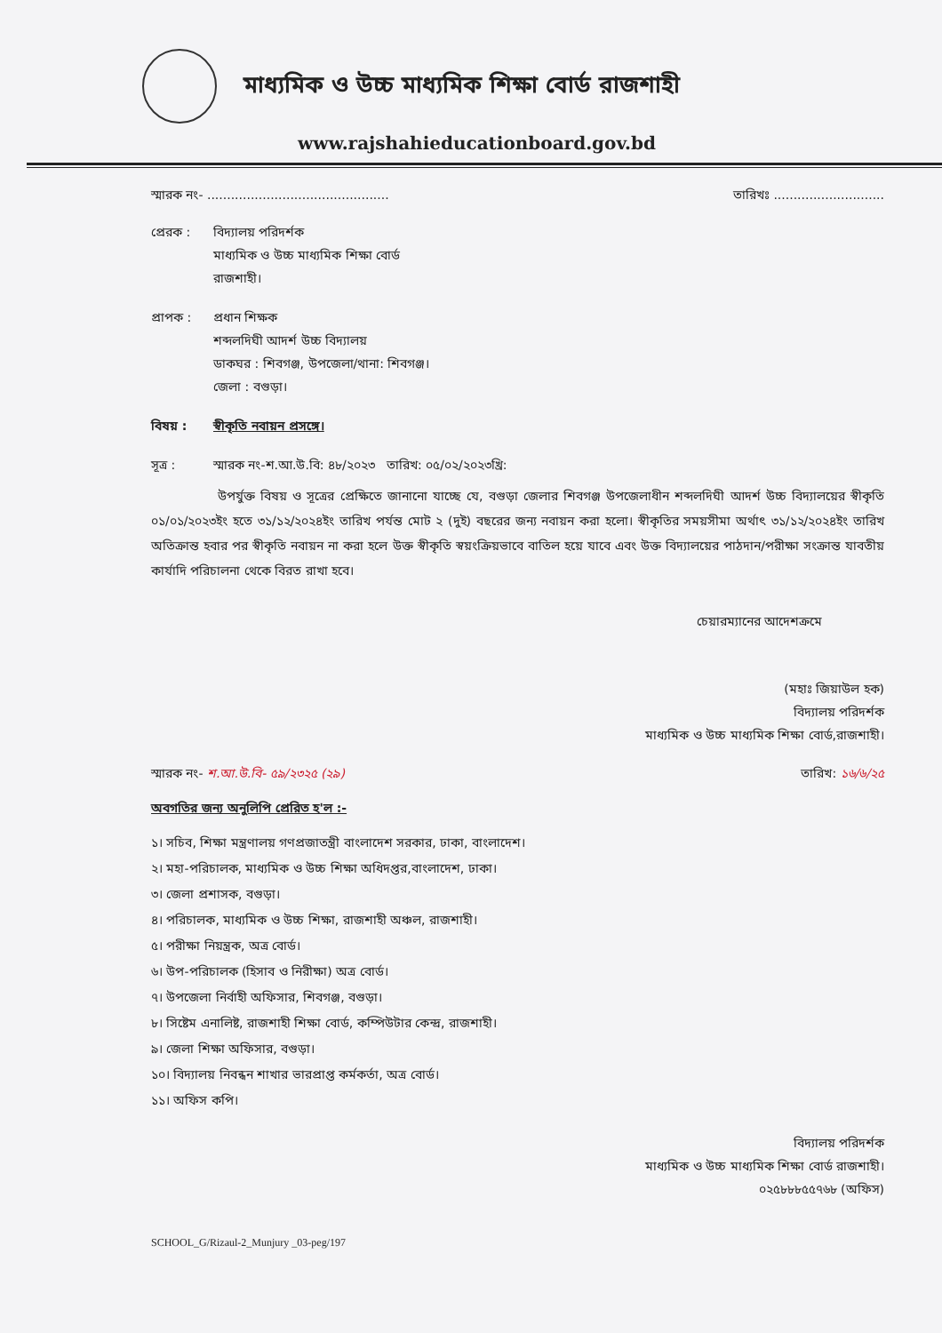মাধ্যমিক ও উচ্চ মাধ্যমিক শিক্ষা বোর্ড রাজশাহী
www.rajshahieducationboard.gov.bd
স্মারক নং- .............................................. তারিখঃ ............................
প্রেরক : বিদ্যালয় পরিদর্শক
মাধ্যমিক ও উচ্চ মাধ্যমিক শিক্ষা বোর্ড
রাজশাহী।
প্রাপক : প্রধান শিক্ষক
শব্দলদিঘী আদর্শ উচ্চ বিদ্যালয়
ডাকঘর : শিবগঞ্জ, উপজেলা/থানা: শিবগঞ্জ।
জেলা : বগুড়া।
বিষয় : স্বীকৃতি নবায়ন প্রসঙ্গে।
সূত্র : স্মারক নং-শ.আ.উ.বি: ৪৮/২০২৩ তারিখ: ০৫/০২/২০২৩খ্রি:
উপর্যুক্ত বিষয় ও সূত্রের প্রেক্ষিতে জানানো যাচ্ছে যে, বগুড়া জেলার শিবগঞ্জ উপজেলাধীন শব্দলদিঘী আদর্শ উচ্চ বিদ্যালয়ের স্বীকৃতি ০১/০১/২০২৩ইং হতে ৩১/১২/২০২৪ইং তারিখ পর্যন্ত মোট ২ (দুই) বছরের জন্য নবায়ন করা হলো। স্বীকৃতির সময়সীমা অর্থাৎ ৩১/১২/২০২৪ইং তারিখ অতিক্রান্ত হবার পর স্বীকৃতি নবায়ন না করা হলে উক্ত স্বীকৃতি স্বয়ংক্রিয়ভাবে বাতিল হয়ে যাবে এবং উক্ত বিদ্যালয়ের পাঠদান/পরীক্ষা সংক্রান্ত যাবতীয় কার্যাদি পরিচালনা থেকে বিরত রাখা হবে।
চেয়ারম্যানের আদেশক্রমে
(মহাঃ জিয়াউল হক)
বিদ্যালয় পরিদর্শক
মাধ্যমিক ও উচ্চ মাধ্যমিক শিক্ষা বোর্ড,রাজশাহী।
স্মারক নং- শ.আ.উ.বি- ৫৯/২৩২৫ (২৯) তারিখ: ১৬/৬/২৫
অবগতির জন্য অনুলিপি প্রেরিত হ'ল :-
১। সচিব, শিক্ষা মন্ত্রণালয় গণপ্রজাতন্ত্রী বাংলাদেশ সরকার, ঢাকা, বাংলাদেশ।
২। মহা-পরিচালক, মাধ্যমিক ও উচ্চ শিক্ষা অধিদপ্তর,বাংলাদেশ, ঢাকা।
৩। জেলা প্রশাসক, বগুড়া।
৪। পরিচালক, মাধ্যমিক ও উচ্চ শিক্ষা, রাজশাহী অঞ্চল, রাজশাহী।
৫। পরীক্ষা নিয়ন্ত্রক, অত্র বোর্ড।
৬। উপ-পরিচালক (হিসাব ও নিরীক্ষা) অত্র বোর্ড।
৭। উপজেলা নির্বাহী অফিসার, শিবগঞ্জ, বগুড়া।
৮। সিষ্টেম এনালিষ্ট, রাজশাহী শিক্ষা বোর্ড, কম্পিউটার কেন্দ্র, রাজশাহী।
৯। জেলা শিক্ষা অফিসার, বগুড়া।
১০। বিদ্যালয় নিবন্ধন শাখার ভারপ্রাপ্ত কর্মকর্তা, অত্র বোর্ড।
১১। অফিস কপি।
বিদ্যালয় পরিদর্শক
মাধ্যমিক ও উচ্চ মাধ্যমিক শিক্ষা বোর্ড রাজশাহী।
০২৫৮৮৮৫৫৭৬৮ (অফিস)
SCHOOL_G/Rizaul-2_Munjury _03-peg/197